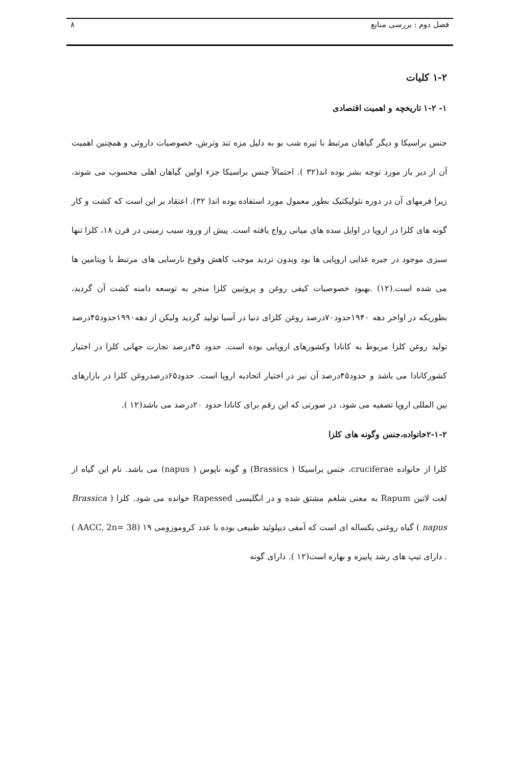فصل دوم : بررسی منابع ۸
۱-۲ کلیات
۱- ۱-۲ تاریخچه و اهمیت اقتصادی
جنس براسیکا و دیگر گیاهان مرتبط با تیره شب بو به دلیل مزه تند وترش، خصوصیات داروئی و همچنین اهمیت آن از دیر باز مورد توجه بشر بوده اند(۳۲ ). احتمالاً جنس براسیکا جزء اولین گیاهان اهلی محسوب می شوند، زیرا فرمهای آن در دوره نئولیکتیک بطور معمول مورد استفاده بوده اند( ۳۲). اعتقاد بر این است که کشت و کار گونه های کلزا در اروپا در اوایل سده های میانی رواج یافته است. پیش از ورود سیب زمینی در قرن ۱۸، کلزا تنها سبزی موجود در جیره غذایی اروپایی ها بود وبدون تردید موجب کاهش وقوع نارسایی های مرتبط با ویتامین ها می شده است.(۱۲) .بهبود خصوصیات کیفی روغن و پروتیین کلزا منجر به توسعه دامنه کشت آن گردید، بطوریکه در اواخر دهه ۱۹۴۰حدود۷۰درصد روغن کلزای دنیا در آسیا تولید گردید ولیکن از دهه۱۹۹۰حدود۴۵درصد تولید روغن کلزا مربوط به کانادا وکشورهای اروپایی بوده است. حدود ۴۵درصد تجارت جهانی کلزا در اختیار کشورکانادا می باشد و حدود۴۵درصد آن نیز در اختیار اتحادیه اروپا است. حدود۶۵درصدروغن کلزا در بازارهای بین المللی اروپا تصفیه می شود، در صورتی که این رقم برای کانادا حدود ۲۰درصد می باشد(۱۲ ).
۲-۱-۲خانواده،جنس وگونه های کلزا
کلزا از خانواده cruciferae، جنس براسیکا ( Brassics) و گونه ناپوس ( napus) می باشد. نام این گیاه از لغت لاتین Rapum به معنی شلغم مشتق شده و در انگلیسی Rapessed خوانده می شود. کلزا ( Brassica napus ) گیاه روغنی یکساله ای است که آمفی دیپلوئید طبیعی بوده با عدد کروموزومی ۱۹ (AACC, 2n= 38 ) . دارای تیپ های رشد پاییزه و بهاره است(۱۲ ). دارای گونه